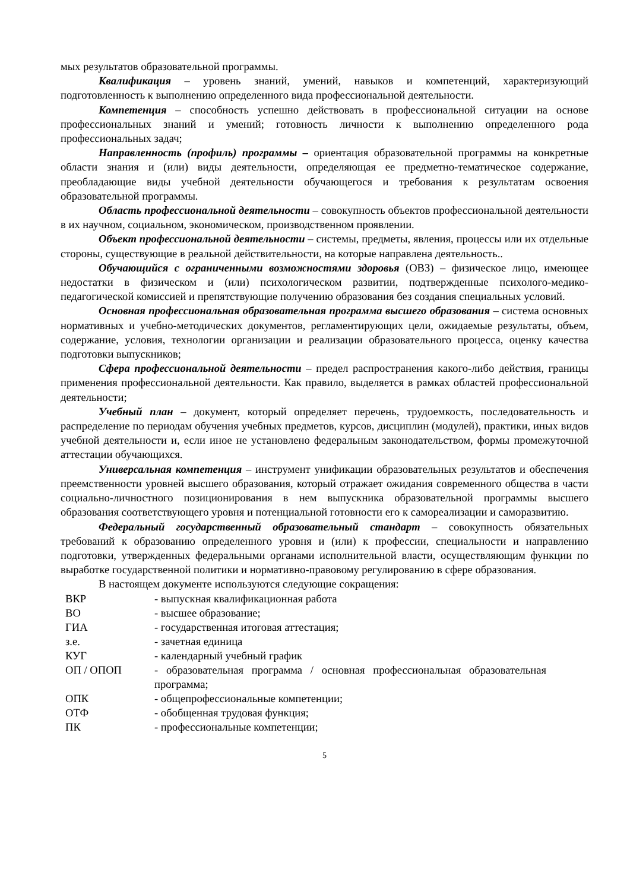мых результатов образовательной программы.
Квалификация – уровень знаний, умений, навыков и компетенций, характеризующий подготовленность к выполнению определенного вида профессиональной деятельности.
Компетенция – способность успешно действовать в профессиональной ситуации на основе профессиональных знаний и умений; готовность личности к выполнению определенного рода профессиональных задач;
Направленность (профиль) программы – ориентация образовательной программы на конкретные области знания и (или) виды деятельности, определяющая ее предметно-тематическое содержание, преобладающие виды учебной деятельности обучающегося и требования к результатам освоения образовательной программы.
Область профессиональной деятельности – совокупность объектов профессиональной деятельности в их научном, социальном, экономическом, производственном проявлении.
Объект профессиональной деятельности – системы, предметы, явления, процессы или их отдельные стороны, существующие в реальной действительности, на которые направлена деятельность..
Обучающийся с ограниченными возможностями здоровья (ОВЗ) – физическое лицо, имеющее недостатки в физическом и (или) психологическом развитии, подтвержденные психолого-медико-педагогической комиссией и препятствующие получению образования без создания специальных условий.
Основная профессиональная образовательная программа высшего образования – система основных нормативных и учебно-методических документов, регламентирующих цели, ожидаемые результаты, объем, содержание, условия, технологии организации и реализации образовательного процесса, оценку качества подготовки выпускников;
Сфера профессиональной деятельности – предел распространения какого-либо действия, границы применения профессиональной деятельности. Как правило, выделяется в рамках областей профессиональной деятельности;
Учебный план – документ, который определяет перечень, трудоемкость, последовательность и распределение по периодам обучения учебных предметов, курсов, дисциплин (модулей), практики, иных видов учебной деятельности и, если иное не установлено федеральным законодательством, формы промежуточной аттестации обучающихся.
Универсальная компетенция – инструмент унификации образовательных результатов и обеспечения преемственности уровней высшего образования, который отражает ожидания современного общества в части социально-личностного позиционирования в нем выпускника образовательной программы высшего образования соответствующего уровня и потенциальной готовности его к самореализации и саморазвитию.
Федеральный государственный образовательный стандарт – совокупность обязательных требований к образованию определенного уровня и (или) к профессии, специальности и направлению подготовки, утвержденных федеральными органами исполнительной власти, осуществляющим функции по выработке государственной политики и нормативно-правовому регулированию в сфере образования.
В настоящем документе используются следующие сокращения:
| ВКР | - выпускная квалификационная работа |
| ВО | - высшее образование; |
| ГИА | - государственная итоговая аттестация; |
| з.е. | - зачетная единица |
| КУГ | - календарный учебный график |
| ОП / ОПОП | - образовательная программа / основная профессиональная образовательная программа; |
| ОПК | - общепрофессиональные компетенции; |
| ОТФ | - обобщенная трудовая функция; |
| ПК | - профессиональные компетенции; |
5